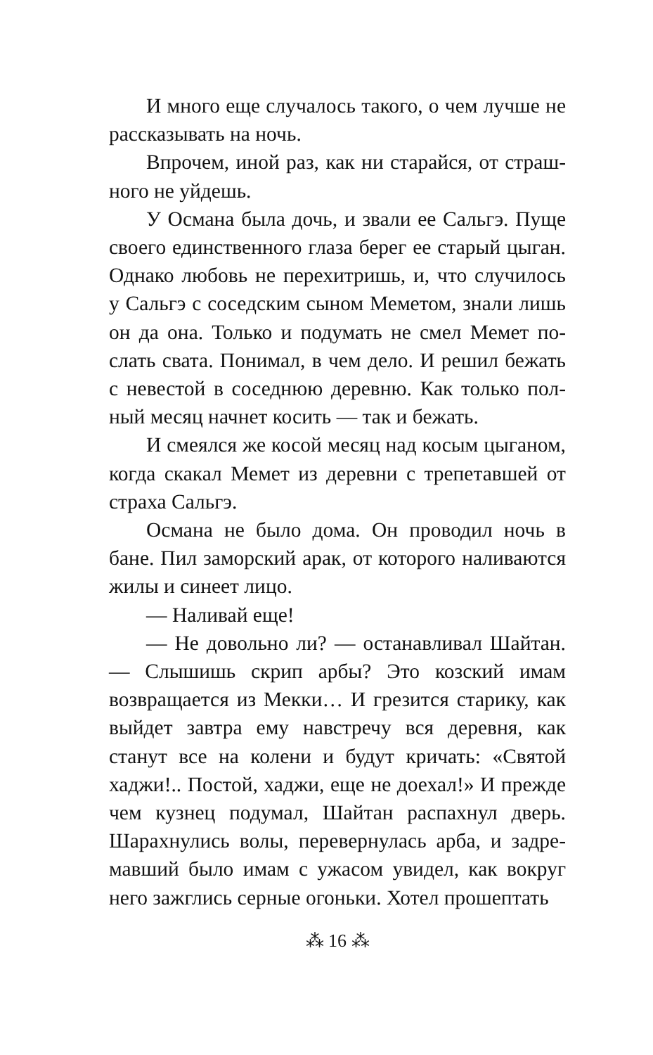И много еще случалось такого, о чем лучше не рассказывать на ночь.
Впрочем, иной раз, как ни старайся, от страш­ного не уйдешь.
У Османа была дочь, и звали ее Сальгэ. Пуще своего единственного глаза берег ее старый цыган. Однако любовь не перехитришь, и, что случилось у Сальгэ с соседским сыном Меметом, знали лишь он да она. Только и подумать не смел Мемет по­слать свата. Понимал, в чем дело. И решил бежать с невестой в соседнюю деревню. Как только пол­ный месяц начнет косить — так и бежать.
И смеялся же косой месяц над косым цыга­ном, когда скакал Мемет из деревни с трепетав­шей от страха Сальгэ.
Османа не было дома. Он проводил ночь в бане. Пил заморский арак, от которого налива­ются жилы и синеет лицо.
— Наливай еще!
— Не довольно ли? — останавливал Шай­тан. — Слышишь скрип арбы? Это козский имам возвращается из Мекки… И грезится старику, как выйдет завтра ему навстречу вся деревня, как станут все на колени и будут кричать: «Святой хаджи!.. Постой, хаджи, еще не доехал!» И прежде чем кузнец подумал, Шайтан распахнул дверь. Шарахнулись волы, перевернулась арба, и задре­мавший было имам с ужасом увидел, как вокруг него зажглись серные огоньки. Хотел прошептать
⁂ 16 ⁂